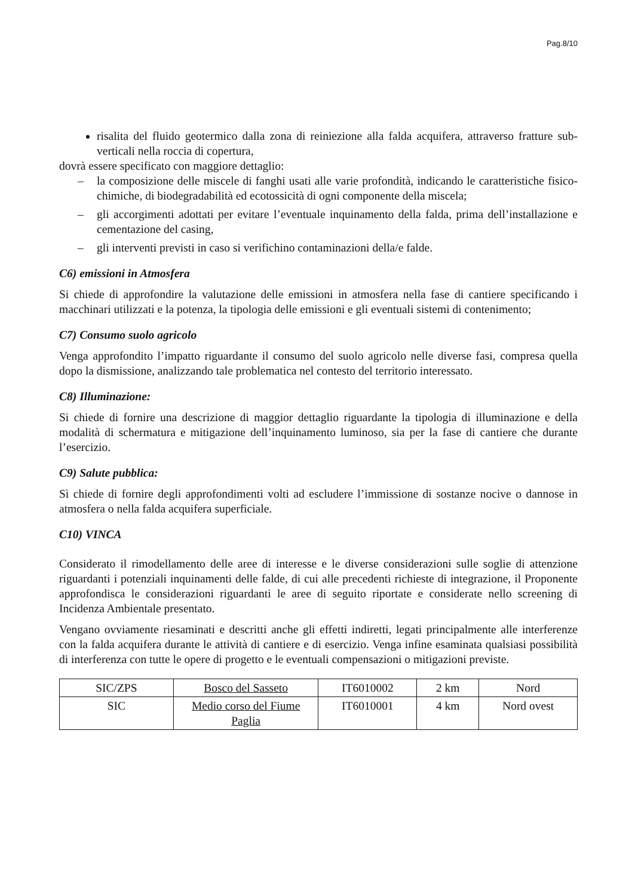Pag.8/10
risalita del fluido geotermico dalla zona di reiniezione alla falda acquifera, attraverso fratture sub-verticali nella roccia di copertura,
dovrà essere specificato con maggiore dettaglio:
– la composizione delle miscele di fanghi usati alle varie profondità, indicando le caratteristiche fisico-chimiche, di biodegradabilità ed ecotossicità di ogni componente della miscela;
– gli accorgimenti adottati per evitare l’eventuale inquinamento della falda, prima dell’installazione e cementazione del casing,
– gli interventi previsti in caso si verifichino contaminazioni della/e falde.
C6) emissioni in Atmosfera
Si chiede di approfondire la valutazione delle emissioni in atmosfera nella fase di cantiere specificando i macchinari utilizzati e la potenza, la tipologia delle emissioni e gli eventuali sistemi di contenimento;
C7) Consumo suolo agricolo
Venga approfondito l’impatto riguardante il consumo del suolo agricolo nelle diverse fasi, compresa quella dopo la dismissione, analizzando tale problematica nel contesto del territorio interessato.
C8) Illuminazione:
Si chiede di fornire una descrizione di maggior dettaglio riguardante la tipologia di illuminazione e della modalità di schermatura e mitigazione dell’inquinamento luminoso, sia per la fase di cantiere che durante l’esercizio.
C9) Salute pubblica:
Sì chiede di fornire degli approfondimenti volti ad escludere l’immissione di sostanze nocive o dannose in atmosfera o nella falda acquifera superficiale.
C10) VINCA
Considerato il rimodellamento delle aree di interesse e le diverse considerazioni sulle soglie di attenzione riguardanti i potenziali inquinamenti delle falde, di cui alle precedenti richieste di integrazione, il Proponente approfondisca le considerazioni riguardanti le aree di seguito riportate e considerate nello screening di Incidenza Ambientale presentato.
Vengano ovviamente riesaminati e descritti anche gli effetti indiretti, legati principalmente alle interferenze con la falda acquifera durante le attività di cantiere e di esercizio. Venga infine esaminata qualsiasi possibilità di interferenza con tutte le opere di progetto e le eventuali compensazioni o mitigazioni previste.
| SIC/ZPS | Bosco del Sasseto | IT6010002 | 2 km | Nord |
| SIC | Medio corso del Fiume Paglia | IT6010001 | 4 km | Nord ovest |